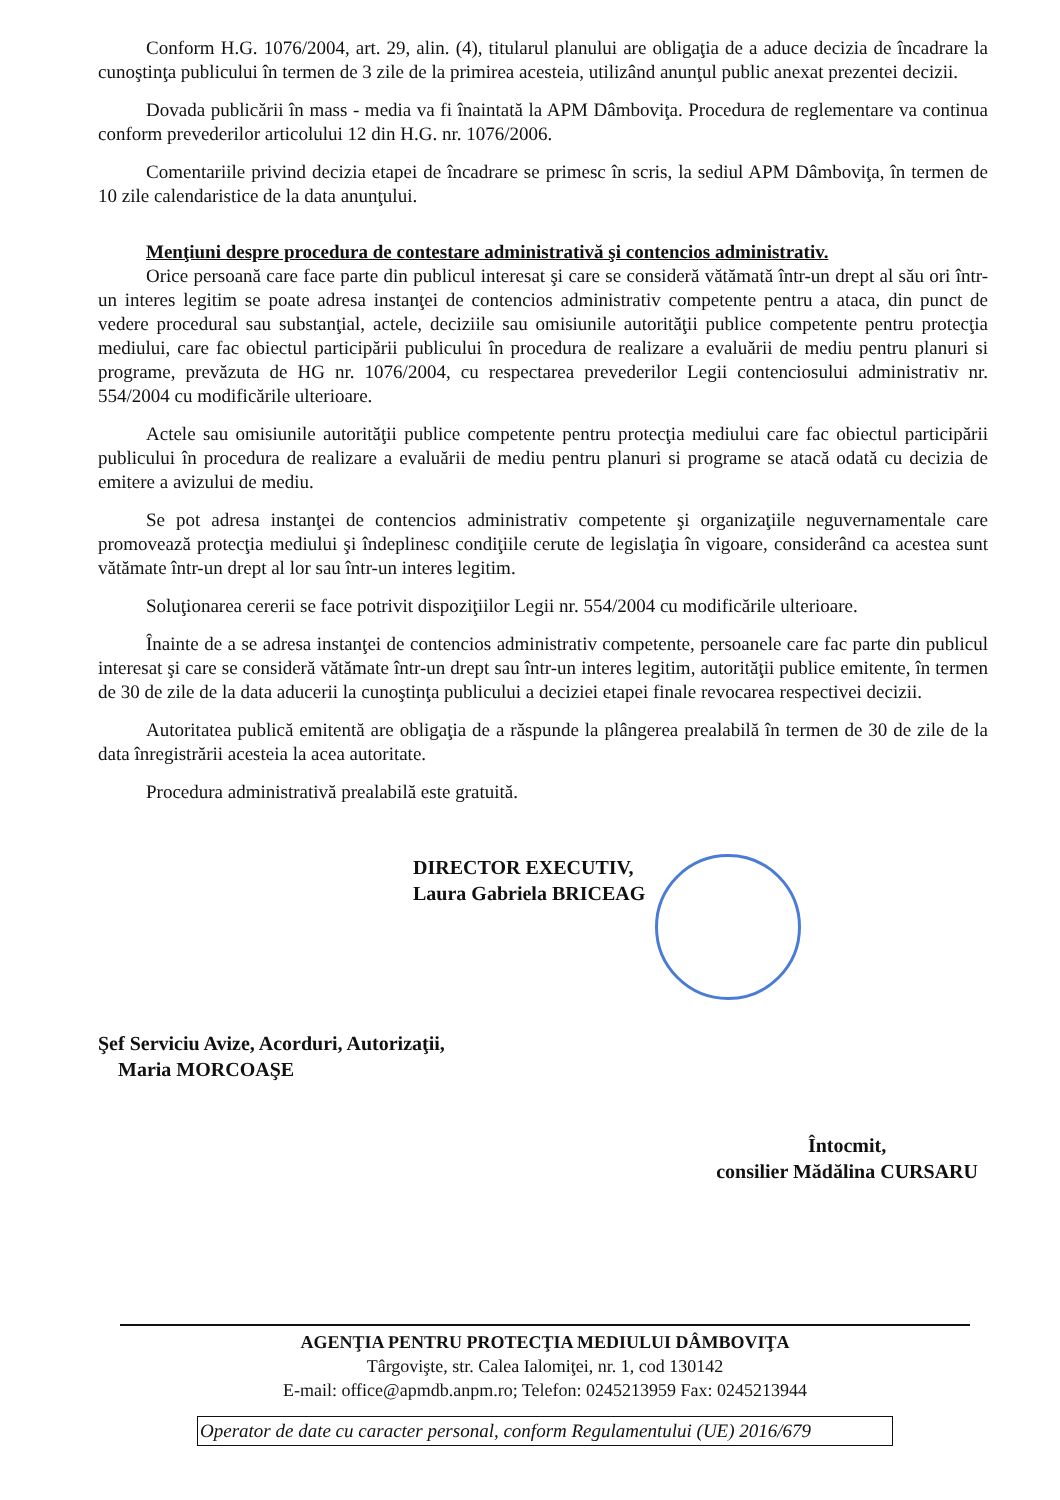Conform H.G. 1076/2004, art. 29, alin. (4), titularul planului are obligaţia de a aduce decizia de încadrare la cunoştinţa publicului în termen de 3 zile de la primirea acesteia, utilizând anunţul public anexat prezentei decizii.
Dovada publicării în mass - media va fi înaintată la APM Dâmboviţa. Procedura de reglementare va continua conform prevederilor articolului 12 din H.G. nr. 1076/2006.
Comentariile privind decizia etapei de încadrare se primesc în scris, la sediul APM Dâmboviţa, în termen de 10 zile calendaristice de la data anunţului.
Menţiuni despre procedura de contestare administrativă şi contencios administrativ.
Orice persoană care face parte din publicul interesat şi care se consideră vătămată într-un drept al său ori într-un interes legitim se poate adresa instanţei de contencios administrativ competente pentru a ataca, din punct de vedere procedural sau substanţial, actele, deciziile sau omisiunile autorităţii publice competente pentru protecţia mediului, care fac obiectul participării publicului în procedura de realizare a evaluării de mediu pentru planuri si programe, prevăzuta de HG nr. 1076/2004, cu respectarea prevederilor Legii contenciosului administrativ nr. 554/2004 cu modificările ulterioare.
Actele sau omisiunile autorităţii publice competente pentru protecţia mediului care fac obiectul participării publicului în procedura de realizare a evaluării de mediu pentru planuri si programe se atacă odată cu decizia de emitere a avizului de mediu.
Se pot adresa instanţei de contencios administrativ competente şi organizaţiile neguvernamentale care promovează protecţia mediului şi îndeplinesc condiţiile cerute de legislaţia în vigoare, considerând ca acestea sunt vătămate într-un drept al lor sau într-un interes legitim.
Soluţionarea cererii se face potrivit dispoziţiilor Legii nr. 554/2004 cu modificările ulterioare.
Înainte de a se adresa instanţei de contencios administrativ competente, persoanele care fac parte din publicul interesat şi care se consideră vătămate într-un drept sau într-un interes legitim, autorităţii publice emitente, în termen de 30 de zile de la data aducerii la cunoştinţa publicului a deciziei etapei finale revocarea respectivei decizii.
Autoritatea publică emitentă are obligaţia de a răspunde la plângerea prealabilă în termen de 30 de zile de la data înregistrării acesteia la acea autoritate.
Procedura administrativă prealabilă este gratuită.
DIRECTOR EXECUTIV,
Laura Gabriela BRICEAG
Şef Serviciu Avize, Acorduri, Autorizaţii,
Maria MORCOAŞE
Întocmit,
consilier Mădălina CURSARU
AGENŢIA PENTRU PROTECŢIA MEDIULUI DÂMBOVIŢA
Târgovişte, str. Calea Ialomiţei, nr. 1, cod 130142
E-mail: office@apmdb.anpm.ro; Telefon: 0245213959 Fax: 0245213944
Operator de date cu caracter personal, conform Regulamentului (UE) 2016/679